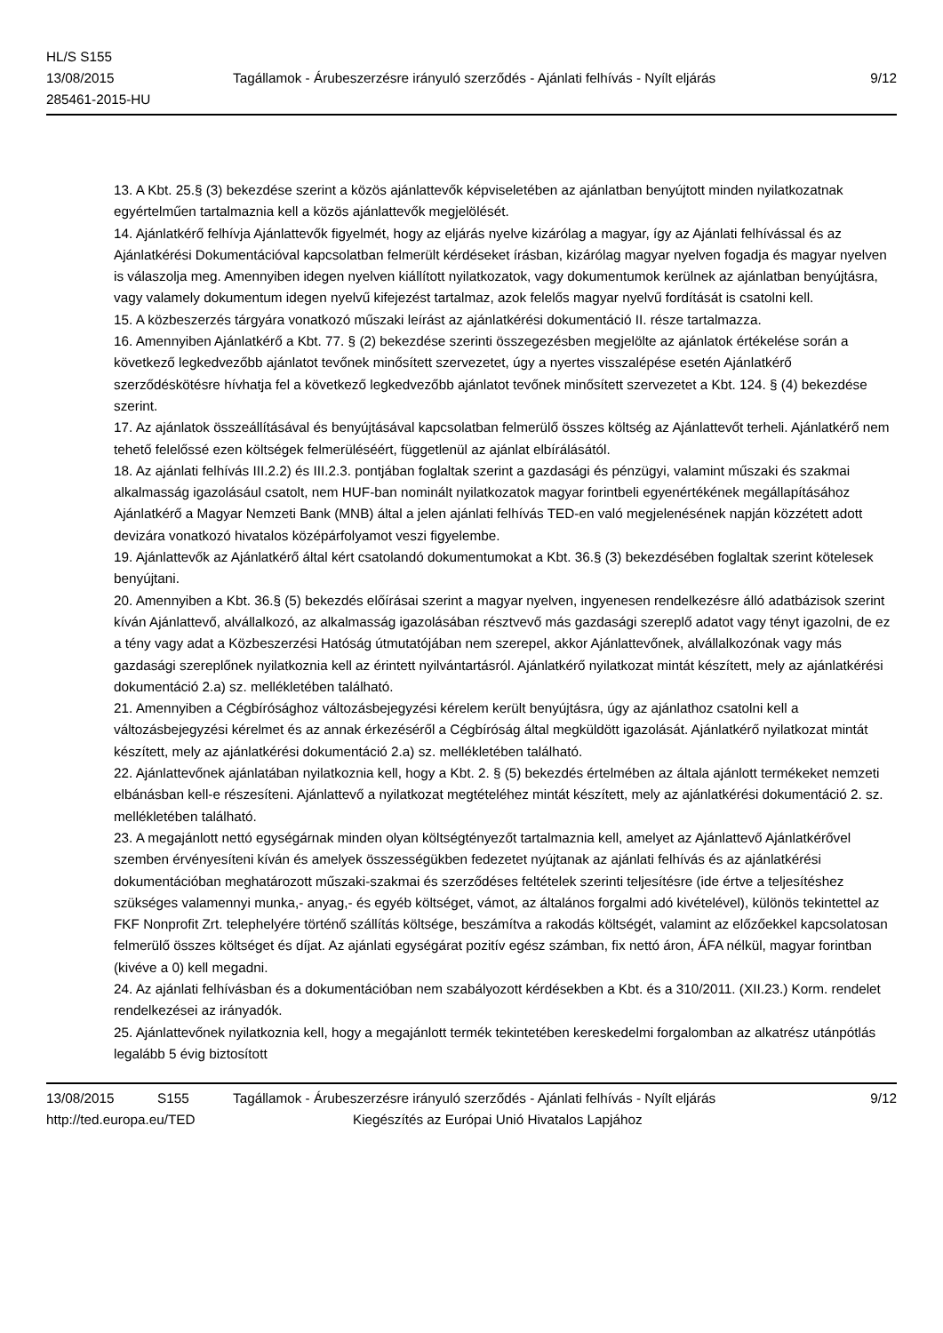HL/S S155
13/08/2015
285461-2015-HU
Tagállamok - Árubeszerzésre irányuló szerződés - Ajánlati felhívás - Nyílt eljárás
9/12
13. A Kbt. 25.§ (3) bekezdése szerint a közös ajánlattevők képviseletében az ajánlatban benyújtott minden nyilatkozatnak egyértelműen tartalmaznia kell a közös ajánlattevők megjelölését.
14. Ajánlatkérő felhívja Ajánlattevők figyelmét, hogy az eljárás nyelve kizárólag a magyar, így az Ajánlati felhívással és az Ajánlatkérési Dokumentációval kapcsolatban felmerült kérdéseket írásban, kizárólag magyar nyelven fogadja és magyar nyelven is válaszolja meg. Amennyiben idegen nyelven kiállított nyilatkozatok, vagy dokumentumok kerülnek az ajánlatban benyújtásra, vagy valamely dokumentum idegen nyelvű kifejezést tartalmaz, azok felelős magyar nyelvű fordítását is csatolni kell.
15. A közbeszerzés tárgyára vonatkozó műszaki leírást az ajánlatkérési dokumentáció II. része tartalmazza.
16. Amennyiben Ajánlatkérő a Kbt. 77. § (2) bekezdése szerinti összegezésben megjelölte az ajánlatok értékelése során a következő legkedvezőbb ajánlatot tevőnek minősített szervezetet, úgy a nyertes visszalépése esetén Ajánlatkérő szerződéskötésre hívhatja fel a következő legkedvezőbb ajánlatot tevőnek minősített szervezetet a Kbt. 124. § (4) bekezdése szerint.
17. Az ajánlatok összeállításával és benyújtásával kapcsolatban felmerülő összes költség az Ajánlattevőt terheli. Ajánlatkérő nem tehető felelőssé ezen költségek felmerüléséért, függetlenül az ajánlat elbírálásától.
18. Az ajánlati felhívás III.2.2) és III.2.3. pontjában foglaltak szerint a gazdasági és pénzügyi, valamint műszaki és szakmai alkalmasság igazolásául csatolt, nem HUF-ban nominált nyilatkozatok magyar forintbeli egyenértékének megállapításához Ajánlatkérő a Magyar Nemzeti Bank (MNB) által a jelen ajánlati felhívás TED-en való megjelenésének napján közzétett adott devizára vonatkozó hivatalos középárfolyamot veszi figyelembe.
19. Ajánlattevők az Ajánlatkérő által kért csatolandó dokumentumokat a Kbt. 36.§ (3) bekezdésében foglaltak szerint kötelesek benyújtani.
20. Amennyiben a Kbt. 36.§ (5) bekezdés előírásai szerint a magyar nyelven, ingyenesen rendelkezésre álló adatbázisok szerint kíván Ajánlattevő, alvállalkozó, az alkalmasság igazolásában résztvevő más gazdasági szereplő adatot vagy tényt igazolni, de ez a tény vagy adat a Közbeszerzési Hatóság útmutatójában nem szerepel, akkor Ajánlattevőnek, alvállalkozónak vagy más gazdasági szereplőnek nyilatkoznia kell az érintett nyilvántartásról. Ajánlatkérő nyilatkozat mintát készített, mely az ajánlatkérési dokumentáció 2.a) sz. mellékletében található.
21. Amennyiben a Cégbírósághoz változásbejegyzési kérelem került benyújtásra, úgy az ajánlathoz csatolni kell a változásbejegyzési kérelmet és az annak érkezéséről a Cégbíróság által megküldött igazolását. Ajánlatkérő nyilatkozat mintát készített, mely az ajánlatkérési dokumentáció 2.a) sz. mellékletében található.
22. Ajánlattevőnek ajánlatában nyilatkoznia kell, hogy a Kbt. 2. § (5) bekezdés értelmében az általa ajánlott termékeket nemzeti elbánásban kell-e részesíteni. Ajánlattevő a nyilatkozat megtételéhez mintát készített, mely az ajánlatkérési dokumentáció 2. sz. mellékletében található.
23. A megajánlott nettó egységárnak minden olyan költségtényezőt tartalmaznia kell, amelyet az Ajánlattevő Ajánlatkérővel szemben érvényesíteni kíván és amelyek összességükben fedezetet nyújtanak az ajánlati felhívás és az ajánlatkérési dokumentációban meghatározott műszaki-szakmai és szerződéses feltételek szerinti teljesítésre (ide értve a teljesítéshez szükséges valamennyi munka,- anyag,- és egyéb költséget, vámot, az általános forgalmi adó kivételével), különös tekintettel az FKF Nonprofit Zrt. telephelyére történő szállítás költsége, beszámítva a rakodás költségét, valamint az előzőekkel kapcsolatosan felmerülő összes költséget és díjat. Az ajánlati egységárat pozitív egész számban, fix nettó áron, ÁFA nélkül, magyar forintban (kivéve a 0) kell megadni.
24. Az ajánlati felhívásban és a dokumentációban nem szabályozott kérdésekben a Kbt. és a 310/2011. (XII.23.) Korm. rendelet rendelkezései az irányadók.
25. Ajánlattevőnek nyilatkoznia kell, hogy a megajánlott termék tekintetében kereskedelmi forgalomban az alkatrész utánpótlás legalább 5 évig biztosított
13/08/2015 S155 Tagállamok - Árubeszerzésre irányuló szerződés - Ajánlati felhívás - Nyílt eljárás 9/12
http://ted.europa.eu/TED Kiegészítés az Európai Unió Hivatalos Lapjához